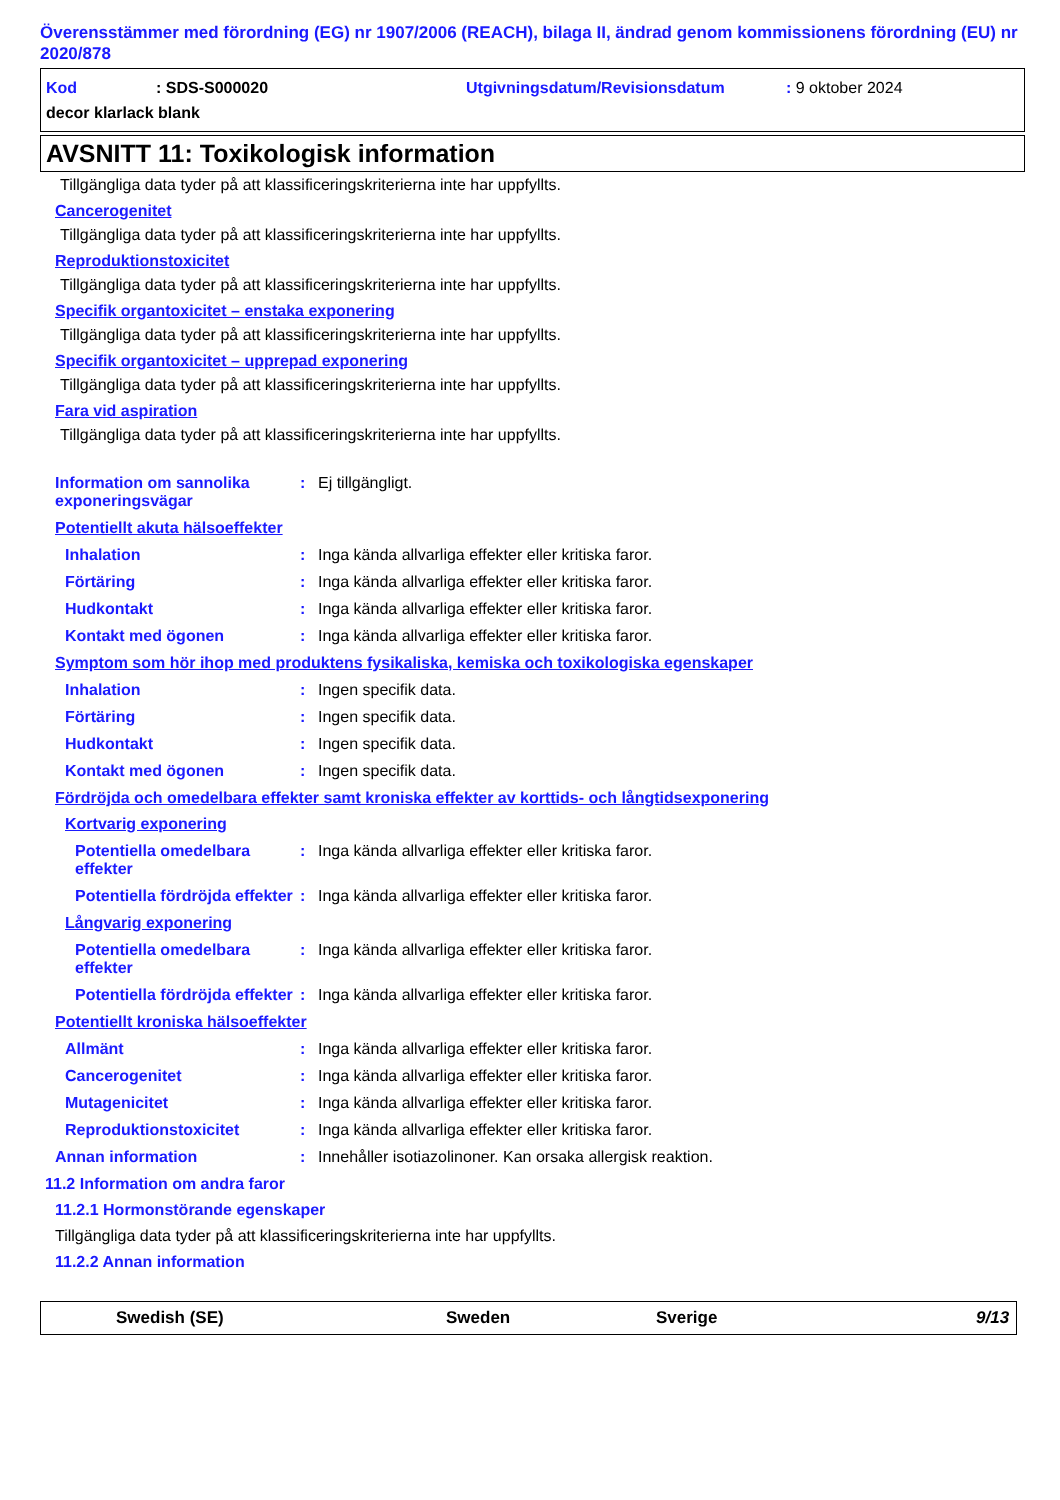Överensstämmer med förordning (EG) nr 1907/2006 (REACH), bilaga II, ändrad genom kommissionens förordning (EU) nr 2020/878
Kod: SDS-S000020 Utgivningsdatum/Revisionsdatum: 9 oktober 2024
decor klarlack blank
AVSNITT 11: Toxikologisk information
Tillgängliga data tyder på att klassificeringskriterierna inte har uppfyllts.
Cancerogenitet
Tillgängliga data tyder på att klassificeringskriterierna inte har uppfyllts.
Reproduktionstoxicitet
Tillgängliga data tyder på att klassificeringskriterierna inte har uppfyllts.
Specifik organtoxicitet – enstaka exponering
Tillgängliga data tyder på att klassificeringskriterierna inte har uppfyllts.
Specifik organtoxicitet – upprepad exponering
Tillgängliga data tyder på att klassificeringskriterierna inte har uppfyllts.
Fara vid aspiration
Tillgängliga data tyder på att klassificeringskriterierna inte har uppfyllts.
Information om sannolika exponeringsvägar: Ej tillgängligt.
Potentiellt akuta hälsoeffekter
Inhalation: Inga kända allvarliga effekter eller kritiska faror.
Förtäring: Inga kända allvarliga effekter eller kritiska faror.
Hudkontakt: Inga kända allvarliga effekter eller kritiska faror.
Kontakt med ögonen: Inga kända allvarliga effekter eller kritiska faror.
Symptom som hör ihop med produktens fysikaliska, kemiska och toxikologiska egenskaper
Inhalation: Ingen specifik data.
Förtäring: Ingen specifik data.
Hudkontakt: Ingen specifik data.
Kontakt med ögonen: Ingen specifik data.
Fördröjda och omedelbara effekter samt kroniska effekter av korttids- och långtidsexponering
Kortvarig exponering
Potentiella omedelbara effekter: Inga kända allvarliga effekter eller kritiska faror.
Potentiella fördröjda effekter: Inga kända allvarliga effekter eller kritiska faror.
Långvarig exponering
Potentiella omedelbara effekter: Inga kända allvarliga effekter eller kritiska faror.
Potentiella fördröjda effekter: Inga kända allvarliga effekter eller kritiska faror.
Potentiellt kroniska hälsoeffekter
Allmänt: Inga kända allvarliga effekter eller kritiska faror.
Cancerogenitet: Inga kända allvarliga effekter eller kritiska faror.
Mutagenicitet: Inga kända allvarliga effekter eller kritiska faror.
Reproduktionstoxicitet: Inga kända allvarliga effekter eller kritiska faror.
Annan information: Innehåller isotiazolinoner. Kan orsaka allergisk reaktion.
11.2 Information om andra faror
11.2.1 Hormonstörande egenskaper
Tillgängliga data tyder på att klassificeringskriterierna inte har uppfyllts.
11.2.2 Annan information
Swedish (SE) Sweden Sverige 9/13